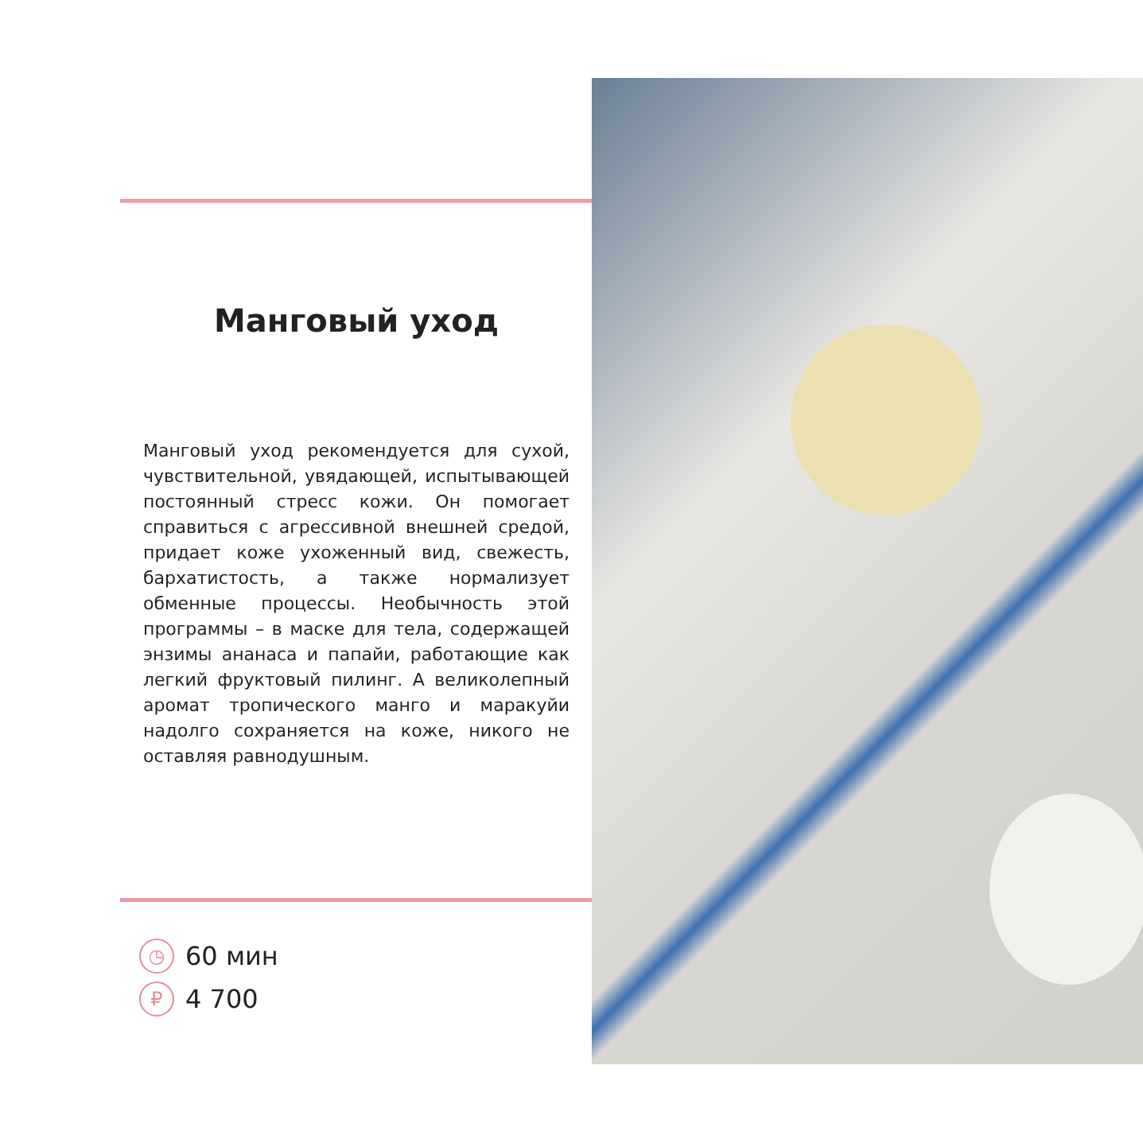Манговый уход
Манговый уход рекомендуется для сухой, чувствительной, увядающей, испытывающей постоянный стресс кожи. Он помогает справиться с агрессивной внешней средой, придает коже ухоженный вид, свежесть, бархатистость, а также нормализует обменные процессы. Необычность этой программы – в маске для тела, содержащей энзимы ананаса и папайи, работающие как легкий фруктовый пилинг. А великолепный аромат тропического манго и маракуйи надолго сохраняется на коже, никого не оставляя равнодушным.
◷ 60 мин
₽ 4 700